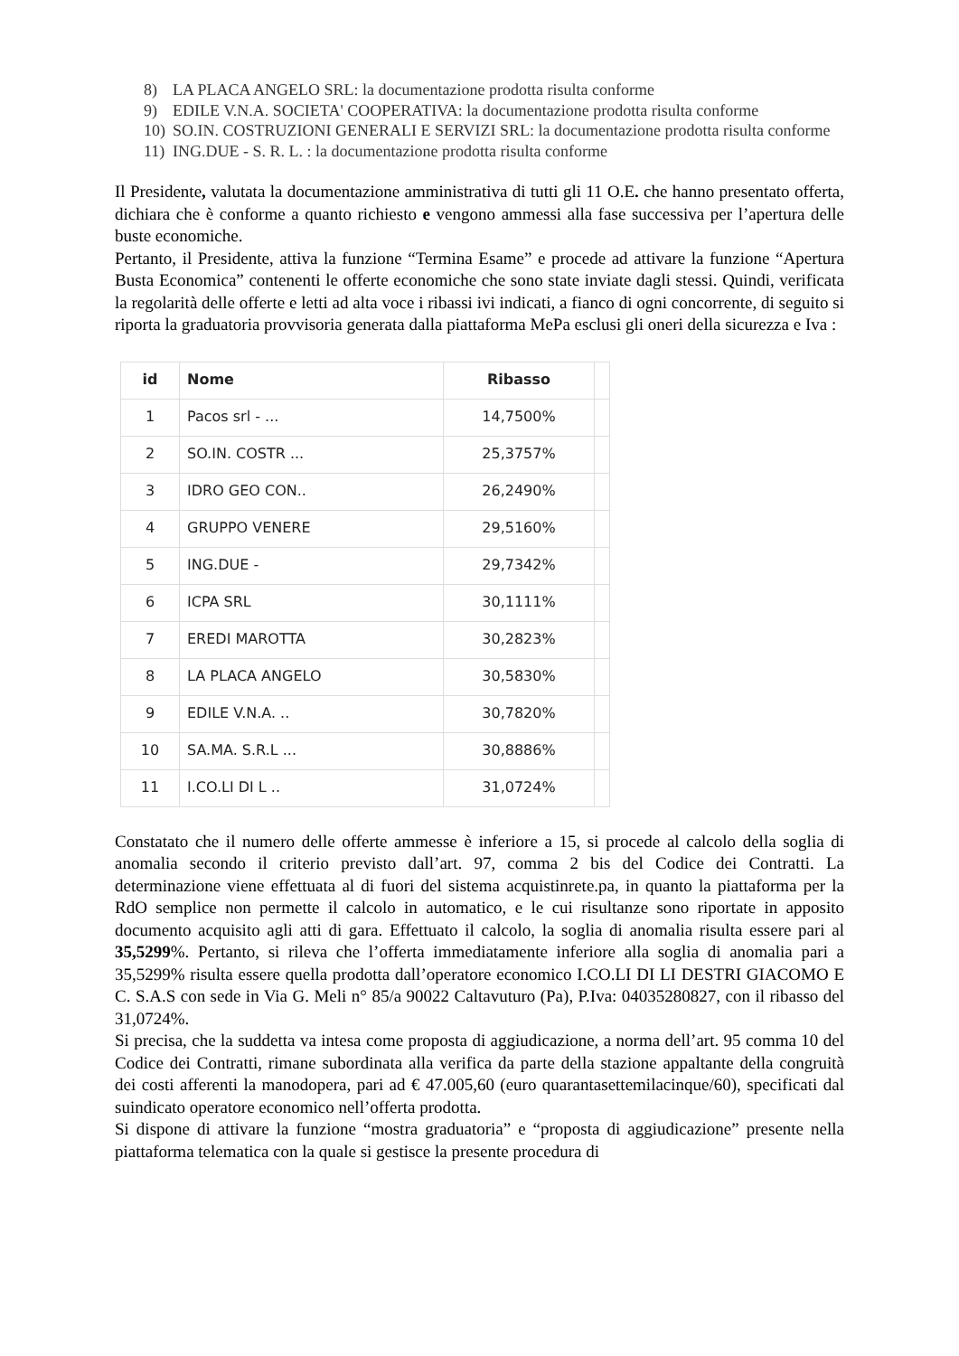8) LA PLACA ANGELO SRL: la documentazione prodotta risulta conforme
9) EDILE V.N.A. SOCIETA' COOPERATIVA: la documentazione prodotta risulta conforme
10) SO.IN. COSTRUZIONI GENERALI E SERVIZI SRL: la documentazione prodotta risulta conforme
11) ING.DUE - S. R. L. : la documentazione prodotta risulta conforme
Il Presidente, valutata la documentazione amministrativa di tutti gli 11 O.E. che hanno presentato offerta, dichiara che è conforme a quanto richiesto e vengono ammessi alla fase successiva per l’apertura delle buste economiche.
Pertanto, il Presidente, attiva la funzione “Termina Esame” e procede ad attivare la funzione “Apertura Busta Economica” contenenti le offerte economiche che sono state inviate dagli stessi. Quindi, verificata la regolarità delle offerte e letti ad alta voce i ribassi ivi indicati, a fianco di ogni concorrente, di seguito si riporta la graduatoria provvisoria generata dalla piattaforma MePa esclusi gli oneri della sicurezza e Iva :
| id | Nome | Ribasso | |
| --- | --- | --- | --- |
| 1 | Pacos srl - ... | 14,7500% | |
| 2 | SO.IN. COSTR ... | 25,3757% | |
| 3 | IDRO GEO CON.. | 26,2490% | |
| 4 | GRUPPO VENERE | 29,5160% | |
| 5 | ING.DUE - | 29,7342% | |
| 6 | ICPA SRL | 30,1111% | |
| 7 | EREDI MAROTTA | 30,2823% | |
| 8 | LA PLACA ANGELO | 30,5830% | |
| 9 | EDILE V.N.A. .. | 30,7820% | |
| 10 | SA.MA. S.R.L ... | 30,8886% | |
| 11 | I.CO.LI DI L .. | 31,0724% | |
Constatato che il numero delle offerte ammesse è inferiore a 15, si procede al calcolo della soglia di anomalia secondo il criterio previsto dall’art. 97, comma 2 bis del Codice dei Contratti. La determinazione viene effettuata al di fuori del sistema acquistinrete.pa, in quanto la piattaforma per la RdO semplice non permette il calcolo in automatico, e le cui risultanze sono riportate in apposito documento acquisito agli atti di gara. Effettuato il calcolo, la soglia di anomalia risulta essere pari al 35,5299%. Pertanto, si rileva che l’offerta immediatamente inferiore alla soglia di anomalia pari a 35,5299% risulta essere quella prodotta dall’operatore economico I.CO.LI DI LI DESTRI GIACOMO E C. S.A.S con sede in Via G. Meli n° 85/a 90022 Caltavuturo (Pa), P.Iva: 04035280827, con il ribasso del 31,0724%.
Si precisa, che la suddetta va intesa come proposta di aggiudicazione, a norma dell’art. 95 comma 10 del Codice dei Contratti, rimane subordinata alla verifica da parte della stazione appaltante della congruità dei costi afferenti la manodopera, pari ad € 47.005,60 (euro quarantasettemilacinque/60), specificati dal suindicato operatore economico nell’offerta prodotta.
Si dispone di attivare la funzione “mostra graduatoria” e “proposta di aggiudicazione” presente nella piattaforma telematica con la quale si gestisce la presente procedura di